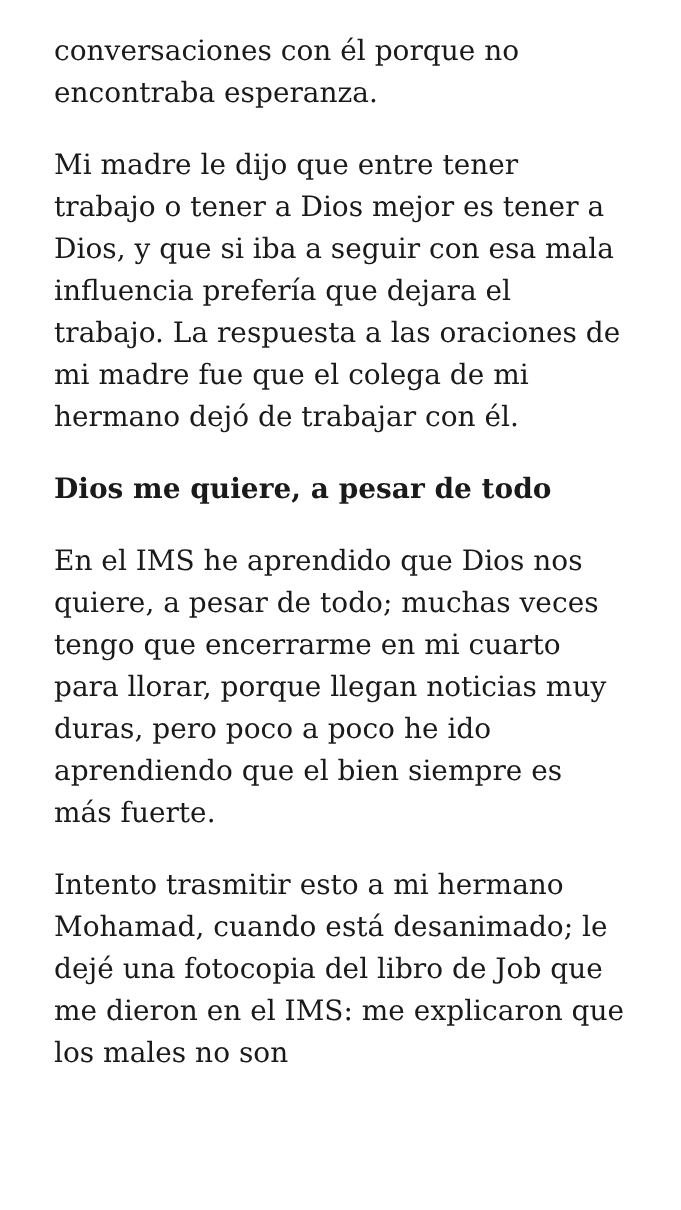conversaciones con él porque no encontraba esperanza.
Mi madre le dijo que entre tener trabajo o tener a Dios mejor es tener a Dios, y que si iba a seguir con esa mala influencia prefería que dejara el trabajo. La respuesta a las oraciones de mi madre fue que el colega de mi hermano dejó de trabajar con él.
Dios me quiere, a pesar de todo
En el IMS he aprendido que Dios nos quiere, a pesar de todo; muchas veces tengo que encerrarme en mi cuarto para llorar, porque llegan noticias muy duras, pero poco a poco he ido aprendiendo que el bien siempre es más fuerte.
Intento trasmitir esto a mi hermano Mohamad, cuando está desanimado; le dejé una fotocopia del libro de Job que me dieron en el IMS: me explicaron que los males no son